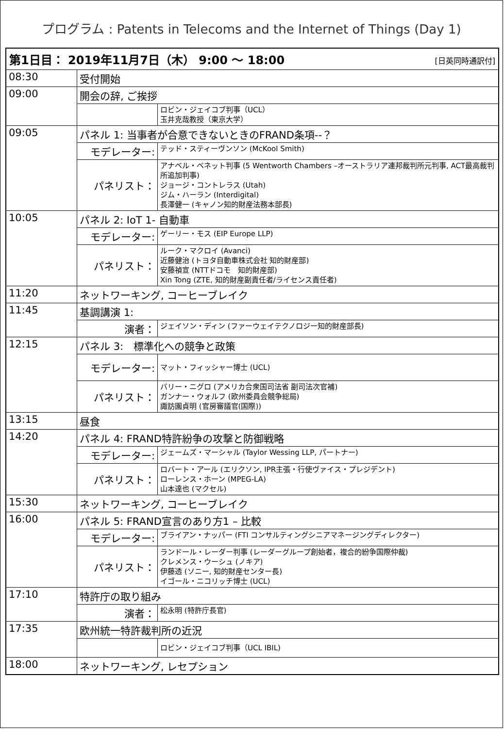プログラム : Patents in Telecoms and the Internet of Things (Day 1)
| 第1日目： 2019年11月7日（木） 9:00 ～ 18:00 [日英同時通訳付] | | |
| 08:30 | 受付開始 | |
| 09:00 | 開会の辞, ご挨拶 | |
| | | ロビン・ジェイコブ判事（UCL） 玉井克哉教授（東京大学） |
| 09:05 | パネル 1: 当事者が合意できないときのFRAND条項--？ | |
| | モデレーター: | テッド・スティーヴンソン (McKool Smith) |
| | パネリスト： | アナベル・ベネット判事 (5 Wentworth Chambers –オーストラリア連邦裁判所元判事, ACT最高裁判所追加判事) ジョージ・コントレラス (Utah) ジム・ハーラン (Interdigital) 長澤健一 (キャノン知的財産法務本部長) |
| 10:05 | パネル 2: IoT 1- 自動車 | |
| | モデレーター: | ゲーリー・モス (EIP Europe LLP) |
| | パネリスト： | ルーク・マクロイ (Avanci) 近藤健治 (トヨタ自動車株式会社 知的財産部) 安藤禎宣 (NTTドコモ 知的財産部) Xin Tong (ZTE, 知的財産副責任者/ライセンス責任者) |
| 11:20 | ネットワーキング, コーヒーブレイク | |
| 11:45 | 基調講演 1: | |
| | 演者： | ジェイソン・ディン (ファーウェイテクノロジー知的財産部長) |
| 12:15 | パネル 3: 標準化への競争と政策 | |
| | モデレーター: | マット・フィッシャー博士 (UCL) |
| | パネリスト： | バリー・ニグロ (アメリカ合衆国司法省 副司法次官補) ガンナー・ウォルフ (欧州委員会競争総局) 諏訪園貞明 (官房審議官(国際)) |
| 13:15 | 昼食 | |
| 14:20 | パネル 4: FRAND特許紛争の攻撃と防御戦略 | |
| | モデレーター: | ジェームズ・マーシャル (Taylor Wessing LLP, パートナー) |
| | パネリスト： | ロバート・アール (エリクソン, IPR主張・行使ヴァイス・プレジデント) ローレンス・ホーン (MPEG-LA) 山本達也 (マクセル) |
| 15:30 | ネットワーキング, コーヒーブレイク | |
| 16:00 | パネル 5: FRAND宣言のあり方1 – 比較 | |
| | モデレーター: | ブライアン・ナッパー (FTI コンサルティングシニアマネージングディレクター) |
| | パネリスト： | ランドール・レーダー判事 (レーダーグループ創始者，複合的紛争国際仲裁) クレメンス・ウーシュ (ノキア) 伊藤透 (ソニー, 知的財産センター長) イゴール・ニコリッチ博士 (UCL) |
| 17:10 | 特許庁の取り組み | |
| | 演者： | 松永明 (特許庁長官) |
| 17:35 | 欧州統一特許裁判所の近況 | |
| | | ロビン・ジェイコブ判事（UCL IBIL) |
| 18:00 | ネットワーキング, レセプション | |